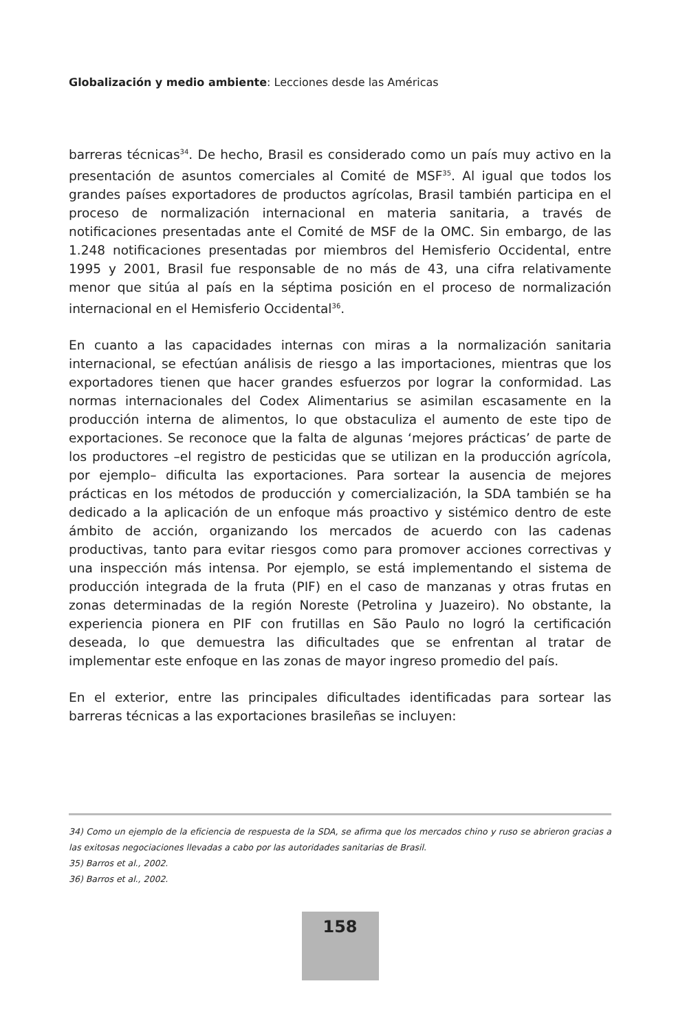Globalización y medio ambiente: Lecciones desde las Américas
barreras técnicas<sup>34</sup>. De hecho, Brasil es considerado como un país muy activo en la presentación de asuntos comerciales al Comité de MSF<sup>35</sup>. Al igual que todos los grandes países exportadores de productos agrícolas, Brasil también participa en el proceso de normalización internacional en materia sanitaria, a través de notificaciones presentadas ante el Comité de MSF de la OMC. Sin embargo, de las 1.248 notificaciones presentadas por miembros del Hemisferio Occidental, entre 1995 y 2001, Brasil fue responsable de no más de 43, una cifra relativamente menor que sitúa al país en la séptima posición en el proceso de normalización internacional en el Hemisferio Occidental<sup>36</sup>.
En cuanto a las capacidades internas con miras a la normalización sanitaria internacional, se efectúan análisis de riesgo a las importaciones, mientras que los exportadores tienen que hacer grandes esfuerzos por lograr la conformidad. Las normas internacionales del Codex Alimentarius se asimilan escasamente en la producción interna de alimentos, lo que obstaculiza el aumento de este tipo de exportaciones. Se reconoce que la falta de algunas ‘mejores prácticas’ de parte de los productores –el registro de pesticidas que se utilizan en la producción agrícola, por ejemplo– dificulta las exportaciones. Para sortear la ausencia de mejores prácticas en los métodos de producción y comercialización, la SDA también se ha dedicado a la aplicación de un enfoque más proactivo y sistémico dentro de este ámbito de acción, organizando los mercados de acuerdo con las cadenas productivas, tanto para evitar riesgos como para promover acciones correctivas y una inspección más intensa. Por ejemplo, se está implementando el sistema de producción integrada de la fruta (PIF) en el caso de manzanas y otras frutas en zonas determinadas de la región Noreste (Petrolina y Juazeiro). No obstante, la experiencia pionera en PIF con frutillas en São Paulo no logró la certificación deseada, lo que demuestra las dificultades que se enfrentan al tratar de implementar este enfoque en las zonas de mayor ingreso promedio del país.
En el exterior, entre las principales dificultades identificadas para sortear las barreras técnicas a las exportaciones brasileñas se incluyen:
34) Como un ejemplo de la eficiencia de respuesta de la SDA, se afirma que los mercados chino y ruso se abrieron gracias a las exitosas negociaciones llevadas a cabo por las autoridades sanitarias de Brasil.
35) Barros et al., 2002.
36) Barros et al., 2002.
158